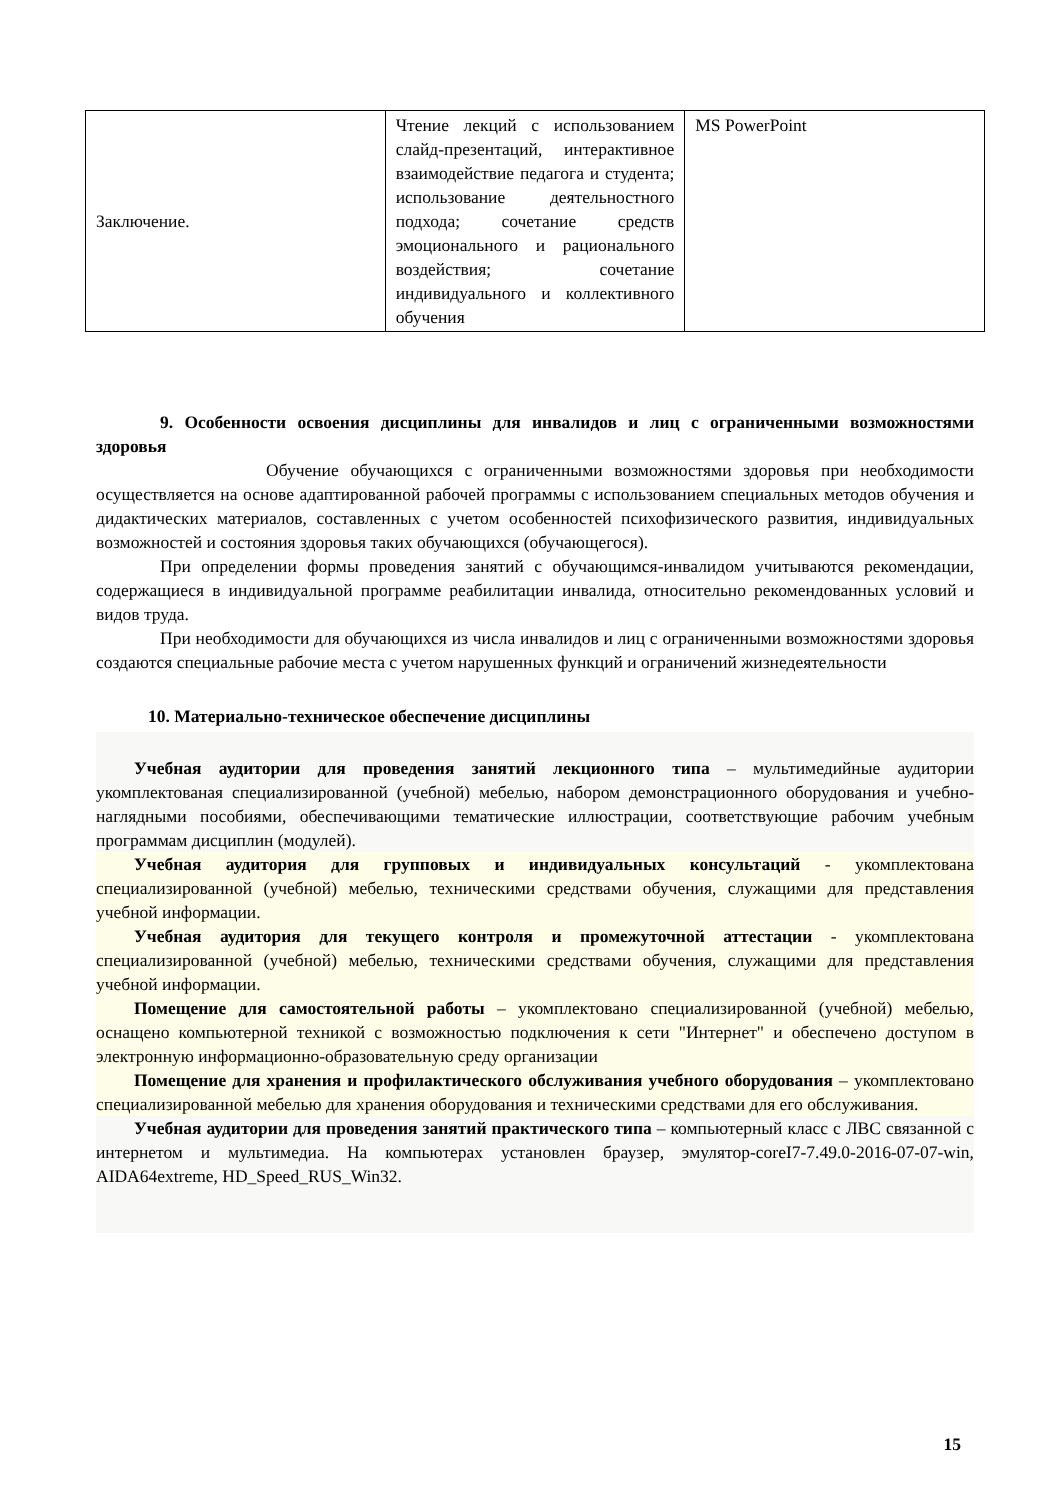| Заключение. | Чтение лекций с использованием слайд-презентаций, интерактивное взаимодействие педагога и студента; использование деятельностного подхода; сочетание средств эмоционального и рационального воздействия; сочетание индивидуального и коллективного обучения | MS PowerPoint |
9. Особенности освоения дисциплины для инвалидов и лиц с ограниченными возможностями здоровья
Обучение обучающихся с ограниченными возможностями здоровья при необходимости осуществляется на основе адаптированной рабочей программы с использованием специальных методов обучения и дидактических материалов, составленных с учетом особенностей психофизического развития, индивидуальных возможностей и состояния здоровья таких обучающихся (обучающегося).
При определении формы проведения занятий с обучающимся-инвалидом учитываются рекомендации, содержащиеся в индивидуальной программе реабилитации инвалида, относительно рекомендованных условий и видов труда.
При необходимости для обучающихся из числа инвалидов и лиц с ограниченными возможностями здоровья создаются специальные рабочие места с учетом нарушенных функций и ограничений жизнедеятельности
10. Материально-техническое обеспечение дисциплины
Учебная аудитории для проведения занятий лекционного типа – мультимедийные аудитории укомплектованая специализированной (учебной) мебелью, набором демонстрационного оборудования и учебно-наглядными пособиями, обеспечивающими тематические иллюстрации, соответствующие рабочим учебным программам дисциплин (модулей).
Учебная аудитория для групповых и индивидуальных консультаций - укомплектована специализированной (учебной) мебелью, техническими средствами обучения, служащими для представления учебной информации.
Учебная аудитория для текущего контроля и промежуточной аттестации - укомплектована специализированной (учебной) мебелью, техническими средствами обучения, служащими для представления учебной информации.
Помещение для самостоятельной работы – укомплектовано специализированной (учебной) мебелью, оснащено компьютерной техникой с возможностью подключения к сети "Интернет" и обеспечено доступом в электронную информационно-образовательную среду организации
Помещение для хранения и профилактического обслуживания учебного оборудования – укомплектовано специализированной мебелью для хранения оборудования и техническими средствами для его обслуживания.
Учебная аудитории для проведения занятий практического типа – компьютерный класс с ЛВС связанной с интернетом и мультимедиа. На компьютерах установлен браузер, эмулятор-coreI7-7.49.0-2016-07-07-win, AIDA64extreme, HD_Speed_RUS_Win32.
15